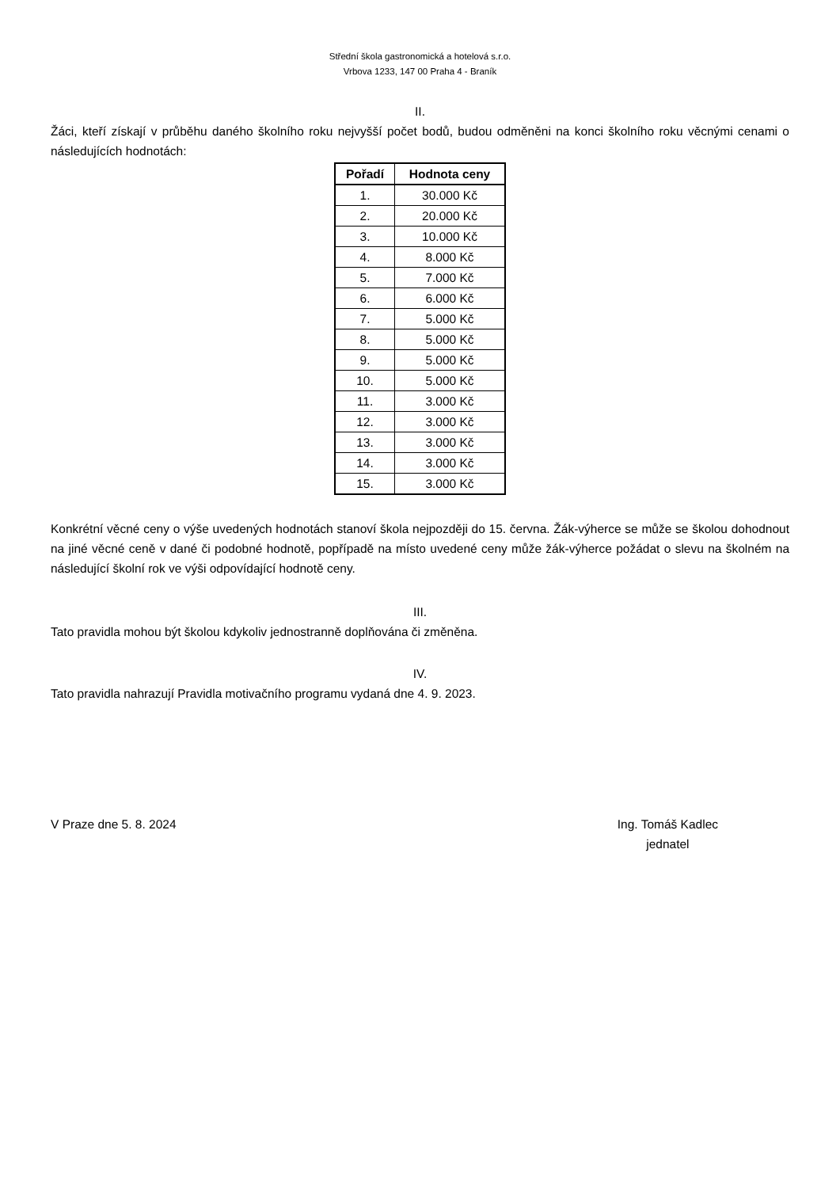Střední škola gastronomická a hotelová s.r.o.
Vrbova 1233, 147 00 Praha 4 - Braník
II.
Žáci, kteří získají v průběhu daného školního roku nejvyšší počet bodů, budou odměněni na konci školního roku věcnými cenami o následujících hodnotách:
| Pořadí | Hodnota ceny |
| --- | --- |
| 1. | 30.000 Kč |
| 2. | 20.000 Kč |
| 3. | 10.000 Kč |
| 4. | 8.000 Kč |
| 5. | 7.000 Kč |
| 6. | 6.000 Kč |
| 7. | 5.000 Kč |
| 8. | 5.000 Kč |
| 9. | 5.000 Kč |
| 10. | 5.000 Kč |
| 11. | 3.000 Kč |
| 12. | 3.000 Kč |
| 13. | 3.000 Kč |
| 14. | 3.000 Kč |
| 15. | 3.000 Kč |
Konkrétní věcné ceny o výše uvedených hodnotách stanoví škola nejpozději do 15. června. Žák-výherce se může se školou dohodnout na jiné věcné ceně v dané či podobné hodnotě, popřípadě na místo uvedené ceny může žák-výherce požádat o slevu na školném na následující školní rok ve výši odpovídající hodnotě ceny.
III.
Tato pravidla mohou být školou kdykoliv jednostranně doplňována či změněna.
IV.
Tato pravidla nahrazují Pravidla motivačního programu vydaná dne 4. 9. 2023.
V Praze dne 5. 8. 2024 Ing. Tomáš Kadlec
jednatel